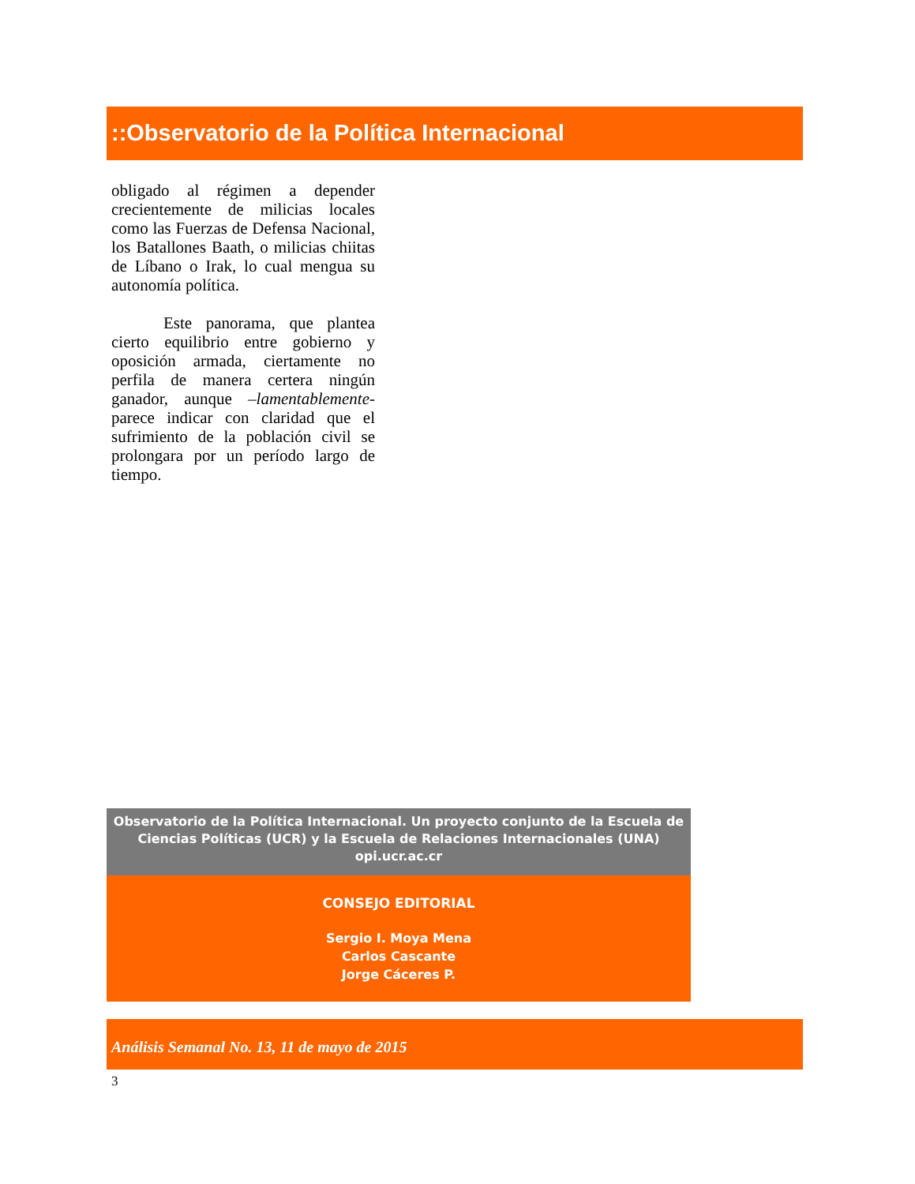::Observatorio de la Política Internacional
obligado al régimen a depender crecientemente de milicias locales como las Fuerzas de Defensa Nacional, los Batallones Baath, o milicias chiitas de Líbano o Irak, lo cual mengua su autonomía política.
Este panorama, que plantea cierto equilibrio entre gobierno y oposición armada, ciertamente no perfila de manera certera ningún ganador, aunque –lamentablemente- parece indicar con claridad que el sufrimiento de la población civil se prolongara por un período largo de tiempo.
Observatorio de la Política Internacional. Un proyecto conjunto de la Escuela de Ciencias Políticas (UCR) y la Escuela de Relaciones Internacionales (UNA)
opi.ucr.ac.cr
CONSEJO EDITORIAL
Sergio I. Moya Mena
Carlos Cascante
Jorge Cáceres P.
Análisis Semanal No. 13, 11 de mayo de 2015
3